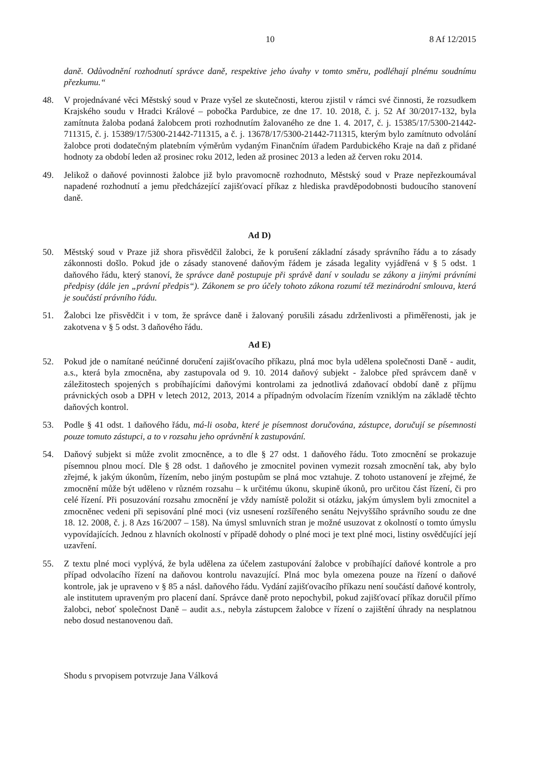10 8 Af 12/2015
daně. Odůvodnění rozhodnutí správce daně, respektive jeho úvahy v tomto směru, podléhají plnému soudnímu přezkumu.“
48. V projednávané věci Městský soud v Praze vyšel ze skutečnosti, kterou zjistil v rámci své činnosti, že rozsudkem Krajského soudu v Hradci Králové – pobočka Pardubice, ze dne 17. 10. 2018, č. j. 52 Af 30/2017-132, byla zamítnuta žaloba podaná žalobcem proti rozhodnutím žalovaného ze dne 1. 4. 2017, č. j. 15385/17/5300-21442-711315, č. j. 15389/17/5300-21442-711315, a č. j. 13678/17/5300-21442-711315, kterým bylo zamítnuto odvolání žalobce proti dodatečným platebním výměrům vydaným Finančním úřadem Pardubického Kraje na daň z přidané hodnoty za období leden až prosinec roku 2012, leden až prosinec 2013 a leden až červen roku 2014.
49. Jelikož o daňové povinnosti žalobce již bylo pravomocně rozhodnuto, Městský soud v Praze nepřezkoumával napadené rozhodnutí a jemu předcházející zajišťovací příkaz z hlediska pravděpodobnosti budoucího stanovení daně.
Ad D)
50. Městský soud v Praze již shora přisvědčil žalobci, že k porušení základní zásady správního řádu a to zásady zákonnosti došlo. Pokud jde o zásady stanovené daňovým řádem je zásada legality vyjádřená v § 5 odst. 1 daňového řádu, který stanoví, že správce daně postupuje při správě daní v souladu se zákony a jinými právními předpisy (dále jen „právní předpis“). Zákonem se pro účely tohoto zákona rozumí též mezinárodní smlouva, která je součástí právního řádu.
51. Žalobci lze přisvědčit i v tom, že správce daně i žalovaný porušili zásadu zdrženlivosti a přiměřenosti, jak je zakotvena v § 5 odst. 3 daňového řádu.
Ad E)
52. Pokud jde o namítané neúčinné doručení zajišťovacího příkazu, plná moc byla udělena společnosti Daně - audit, a.s., která byla zmocněna, aby zastupovala od 9. 10. 2014 daňový subjekt - žalobce před správcem daně v záležitostech spojených s probíhajícími daňovými kontrolami za jednotlivá zdaňovací období daně z příjmu právnických osob a DPH v letech 2012, 2013, 2014 a případným odvolacím řízením vzniklým na základě těchto daňových kontrol.
53. Podle § 41 odst. 1 daňového řádu, má-li osoba, které je písemnost doručována, zástupce, doručují se písemnosti pouze tomuto zástupci, a to v rozsahu jeho oprávnění k zastupování.
54. Daňový subjekt si může zvolit zmocněnce, a to dle § 27 odst. 1 daňového řádu. Toto zmocnění se prokazuje písemnou plnou mocí. Dle § 28 odst. 1 daňového je zmocnitel povinen vymezit rozsah zmocnění tak, aby bylo zřejmé, k jakým úkonům, řízením, nebo jiným postupům se plná moc vztahuje. Z tohoto ustanovení je zřejmé, že zmocnění může být uděleno v různém rozsahu – k určitému úkonu, skupině úkonů, pro určitou část řízení, či pro celé řízení. Při posuzování rozsahu zmocnění je vždy namístě položit si otázku, jakým úmyslem byli zmocnitel a zmocněnec vedeni při sepisování plné moci (viz usnesení rozšířeného senátu Nejvyššího správního soudu ze dne 18. 12. 2008, č. j. 8 Azs 16/2007 – 158). Na úmysl smluvních stran je možné usuzovat z okolností o tomto úmyslu vypovídajících. Jednou z hlavních okolností v případě dohody o plné moci je text plné moci, listiny osvědčující její uzavření.
55. Z textu plné moci vyplývá, že byla udělena za účelem zastupování žalobce v probíhající daňové kontrole a pro případ odvolacího řízení na daňovou kontrolu navazující. Plná moc byla omezena pouze na řízení o daňové kontrole, jak je upraveno v § 85 a násl. daňového řádu. Vydání zajišťovacího příkazu není součástí daňové kontroly, ale institutem upraveným pro placení daní. Správce daně proto nepochybil, pokud zajišťovací příkaz doručil přímo žalobci, neboť společnost Daně – audit a.s., nebyla zástupcem žalobce v řízení o zajištění úhrady na nesplatnou nebo dosud nestanovenou daň.
Shodu s prvopisem potvrzuje Jana Válková